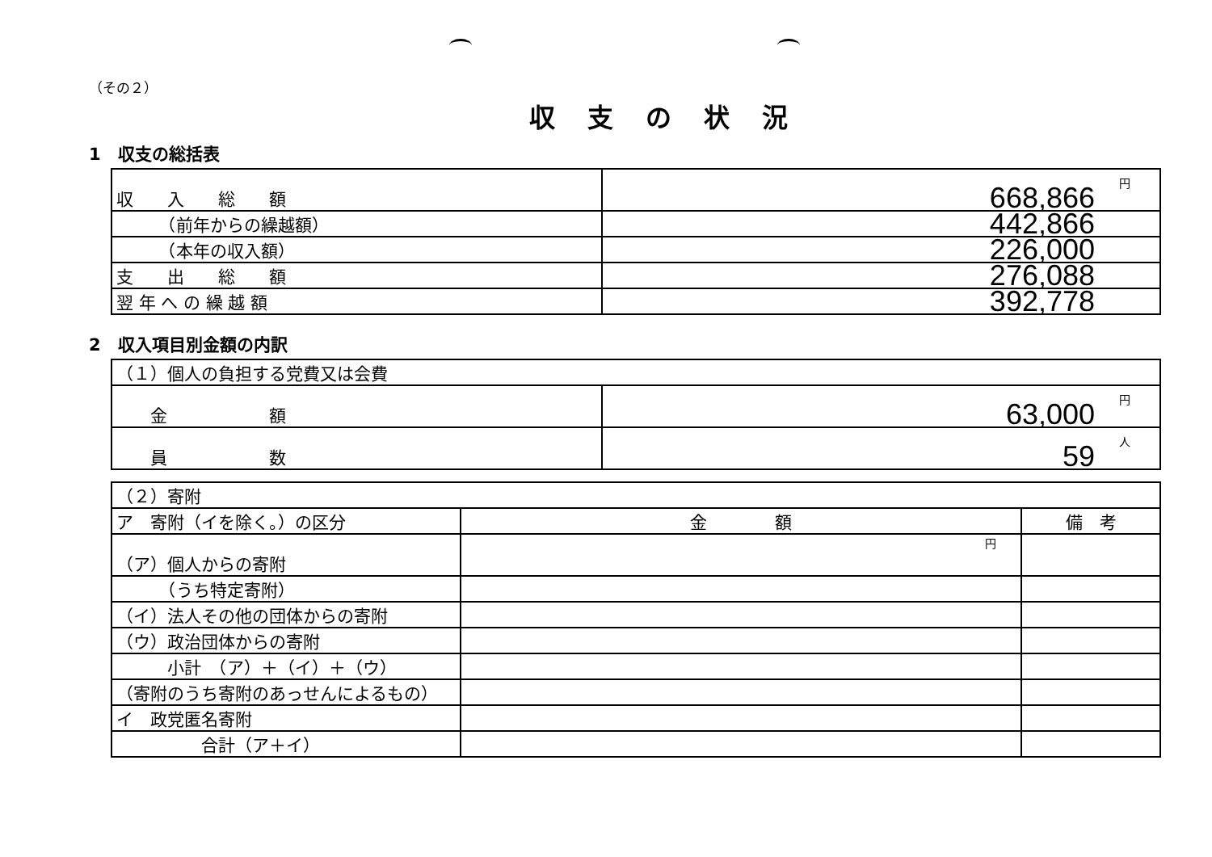（その２）
収支の状況
1　収支の総括表
| 収 入 総 額 | 円 668,866 |
| （前年からの繰越額） | 442,866 |
| （本年の収入額） | 226,000 |
| 支 出 総 額 | 276,088 |
| 翌 年 へ の 繰 越 額 | 392,778 |
2　収入項目別金額の内訳
| （１）個人の負担する党費又は会費 | |
| 金 額 | 円 63,000 |
| 員 数 | 人 59 |
| （２）寄附 | | |
| ア 寄附（イを除く。）の区分 | 金 額 | 備 考 |
| （ア）個人からの寄附 | 円 | |
| （うち特定寄附） | | |
| （イ）法人その他の団体からの寄附 | | |
| （ウ）政治団体からの寄附 | | |
| 小計 （ア）＋（イ）＋（ウ） | | |
| （寄附のうち寄附のあっせんによるもの） | | |
| イ 政党匿名寄附 | | |
| 合計（ア＋イ） | | |